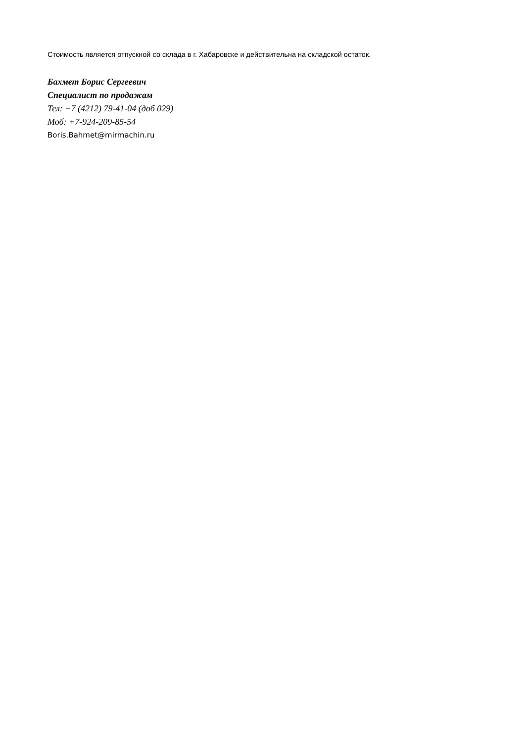Стоимость является отпускной со склада в г. Хабаровске и действительна на складской остаток.
Бахмет Борис Сергеевич
Специалист по продажам
Тел: +7 (4212) 79-41-04 (доб 029)
Моб: +7-924-209-85-54
Boris.Bahmet@mirmachin.ru